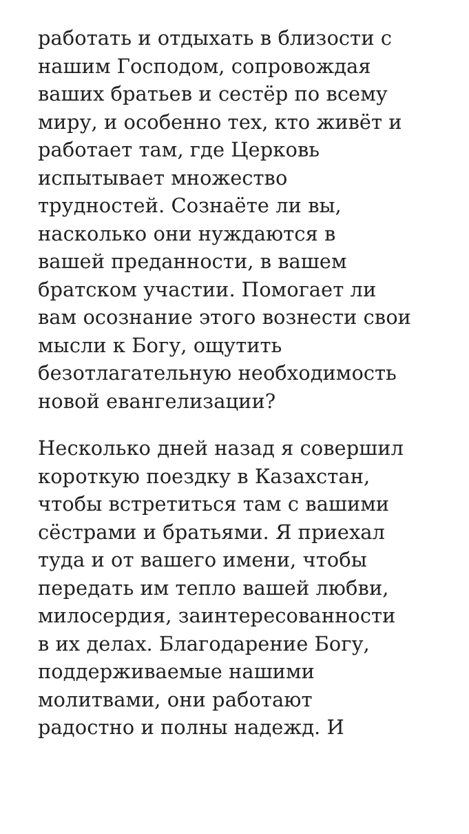работать и отдыхать в близости с
нашим Господом, сопровождая
ваших братьев и сестёр по всему
миру, и особенно тех, кто живёт и
работает там, где Церковь
испытывает множество
трудностей. Сознаёте ли вы,
насколько они нуждаются в
вашей преданности, в вашем
братском участии. Помогает ли
вам осознание этого вознести свои
мысли к Богу, ощутить
безотлагательную необходимость
новой евангелизации?
Несколько дней назад я совершил
короткую поездку в Казахстан,
чтобы встретиться там с вашими
сёстрами и братьями. Я приехал
туда и от вашего имени, чтобы
передать им тепло вашей любви,
милосердия, заинтересованности
в их делах. Благодарение Богу,
поддерживаемые нашими
молитвами, они работают
радостно и полны надежд. И